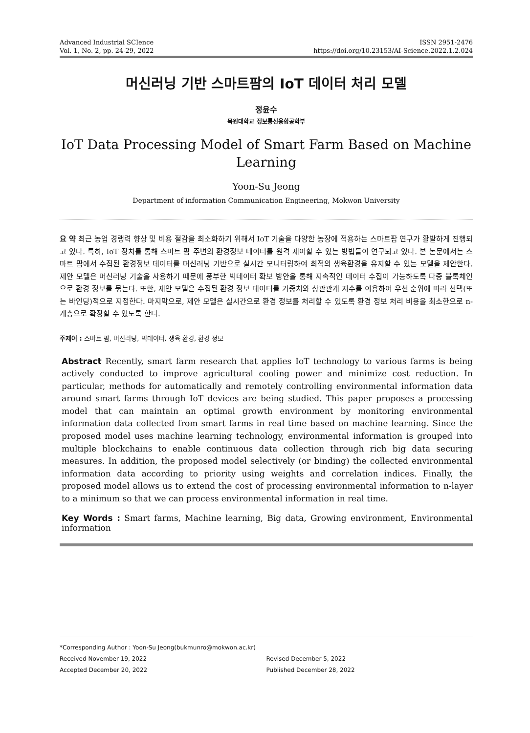Advanced Industrial SCIence
Vol. 1, No. 2, pp. 24-29, 2022
ISSN 2951-2476
https://doi.org/10.23153/AI-Science.2022.1.2.024
머신러닝 기반 스마트팜의 IoT 데이터 처리 모델
정윤수
목원대학교 정보통신융합공학부
IoT Data Processing Model of Smart Farm Based on Machine Learning
Yoon-Su Jeong
Department of information Communication Engineering, Mokwon University
요 약 최근 농업 경랭력 향상 및 비용 절감을 최소화하기 위해서 IoT 기술을 다양한 농장에 적용하는 스마트팜 연구가 활발하게 진행되고 있다. 특히, IoT 장치를 통해 스마트 팜 주변의 환경정보 데이터를 원격 제어할 수 있는 방법들이 연구되고 있다. 본 논문에서는 스마트 팜에서 수집된 환경정보 데이터를 머신러닝 기반으로 실시간 모니터링하여 최적의 생육환경을 유지할 수 있는 모델을 제안한다. 제안 모델은 머신러닝 기술을 사용하기 때문에 풍부한 빅데이터 확보 방안을 통해 지속적인 데이터 수집이 가능하도록 다중 블록체인으로 환경 정보를 묶는다. 또한, 제안 모델은 수집된 환경 정보 데이터를 가중치와 상관관계 지수를 이용하여 우선 순위에 따라 선택(또는 바인딩)적으로 지정한다. 마지막으로, 제안 모델은 실시간으로 환경 정보를 처리할 수 있도록 환경 정보 처리 비용을 최소한으로 n-계층으로 확장할 수 있도록 한다.
주제어 : 스마트 팜, 머신러닝, 빅데이터, 생육 환경, 환경 정보
Abstract Recently, smart farm research that applies IoT technology to various farms is being actively conducted to improve agricultural cooling power and minimize cost reduction. In particular, methods for automatically and remotely controlling environmental information data around smart farms through IoT devices are being studied. This paper proposes a processing model that can maintain an optimal growth environment by monitoring environmental information data collected from smart farms in real time based on machine learning. Since the proposed model uses machine learning technology, environmental information is grouped into multiple blockchains to enable continuous data collection through rich big data securing measures. In addition, the proposed model selectively (or binding) the collected environmental information data according to priority using weights and correlation indices. Finally, the proposed model allows us to extend the cost of processing environmental information to n-layer to a minimum so that we can process environmental information in real time.
Key Words : Smart farms, Machine learning, Big data, Growing environment, Environmental information
*Corresponding Author : Yoon-Su Jeong(bukmunro@mokwon.ac.kr)
Received November 19, 2022 Revised December 5, 2022
Accepted December 20, 2022 Published December 28, 2022